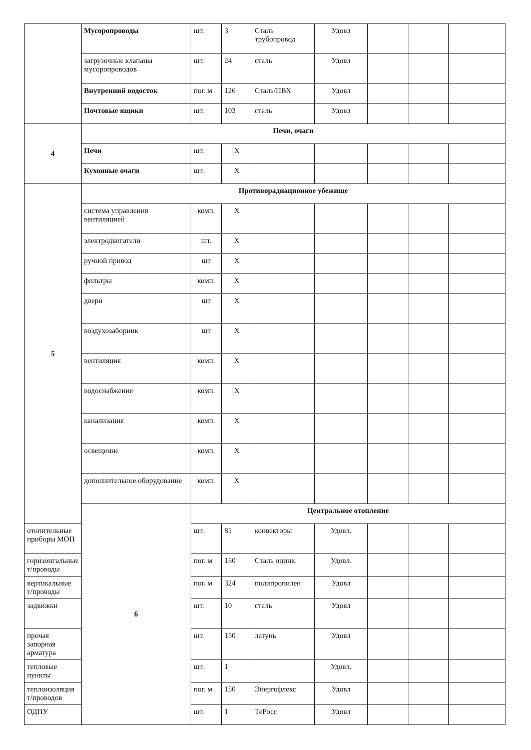| | Мусоропроводы | шт. | 3 | Сталь трубопровод | Удовл | | | |
| | загрузочные клапаны мусоропроводов | шт. | 24 | сталь | Удовл | | | |
| | Внутренний водосток | пог. м | 126 | Сталь/ПВХ | Удовл | | | |
| | Почтовые ящики | шт. | 103 | сталь | Удовл | | | |
| 4 | Печи, очаги | | | | | | | |
| | Печи | шт. | Х | | | | | |
| | Кухонные очаги | шт. | Х | | | | | |
| 5 | Противорадиационное убежище | | | | | | | |
| | система управления вентиляцией | комп. | Х | | | | | |
| | электродвигатели | шт. | Х | | | | | |
| | ручной привод | шт | Х | | | | | |
| | фильтры | комп. | Х | | | | | |
| | двери | шт | Х | | | | | |
| | воздухозаборник | шт | Х | | | | | |
| | вентиляция | комп. | Х | | | | | |
| | водоснабжение | комп. | Х | | | | | |
| | канализация | комп. | Х | | | | | |
| | освещение | комп. | Х | | | | | |
| | дополнительное оборудование | комп. | Х | | | | | |
| | 6 | Центральное отопление | | | | | | |
| отопительные приборы МОП | | шт. | 81 | конвекторы | Удовл. | | | |
| горизонтальные т/проводы | | пог. м | 150 | Сталь оцинк. | Удовл. | | | |
| вертикальные т/проводы | | пог. м | 324 | полипропилен | Удовл | | | |
| задвижки | | шт. | 10 | сталь | Удовл | | | |
| прочая запорная арматура | | шт. | 150 | латунь | Удовл | | | |
| тепловые пункты | | шт. | 1 | | Удовл. | | | |
| теплоизоляция т/проводов | | пог. м | 150 | Энергофлекс | Удовл | | | |
| ОДПУ | | шт. | 1 | ТеРосс | Удовл | | | |